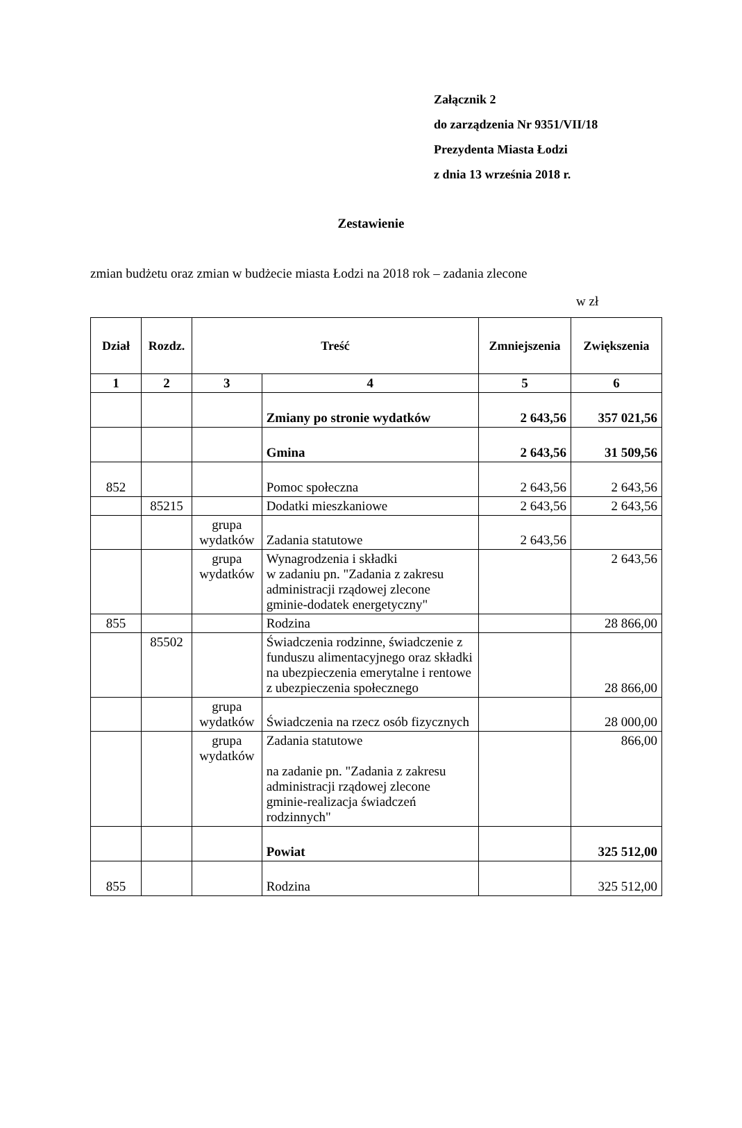Załącznik 2
do zarządzenia Nr 9351/VII/18
Prezydenta Miasta Łodzi
z dnia 13 września 2018 r.
Zestawienie
zmian budżetu oraz zmian w budżecie miasta Łodzi na 2018 rok – zadania zlecone
w zł
| Dział | Rozdz. | Treść | | Zmniejszenia | Zwiększenia |
| --- | --- | --- | --- | --- | --- |
| 1 | 2 | 3 | 4 | 5 | 6 |
| | | | Zmiany po stronie wydatków | 2 643,56 | 357 021,56 |
| | | | Gmina | 2 643,56 | 31 509,56 |
| 852 | | | Pomoc społeczna | 2 643,56 | 2 643,56 |
| | 85215 | | Dodatki mieszkaniowe | 2 643,56 | 2 643,56 |
| | | grupa wydatków | Zadania statutowe | 2 643,56 | |
| | | grupa wydatków | Wynagrodzenia i składki w zadaniu pn. "Zadania z zakresu administracji rządowej zlecone gminie-dodatek energetyczny" | | 2 643,56 |
| 855 | | | Rodzina | | 28 866,00 |
| | 85502 | | Świadczenia rodzinne, świadczenie z funduszu alimentacyjnego oraz składki na ubezpieczenia emerytalne i rentowe z ubezpieczenia społecznego | | 28 866,00 |
| | | grupa wydatków | Świadczenia na rzecz osób fizycznych | | 28 000,00 |
| | | grupa wydatków | Zadania statutowe na zadanie pn. "Zadania z zakresu administracji rządowej zlecone gminie-realizacja świadczeń rodzinnych" | | 866,00 |
| | | | Powiat | | 325 512,00 |
| 855 | | | Rodzina | | 325 512,00 |